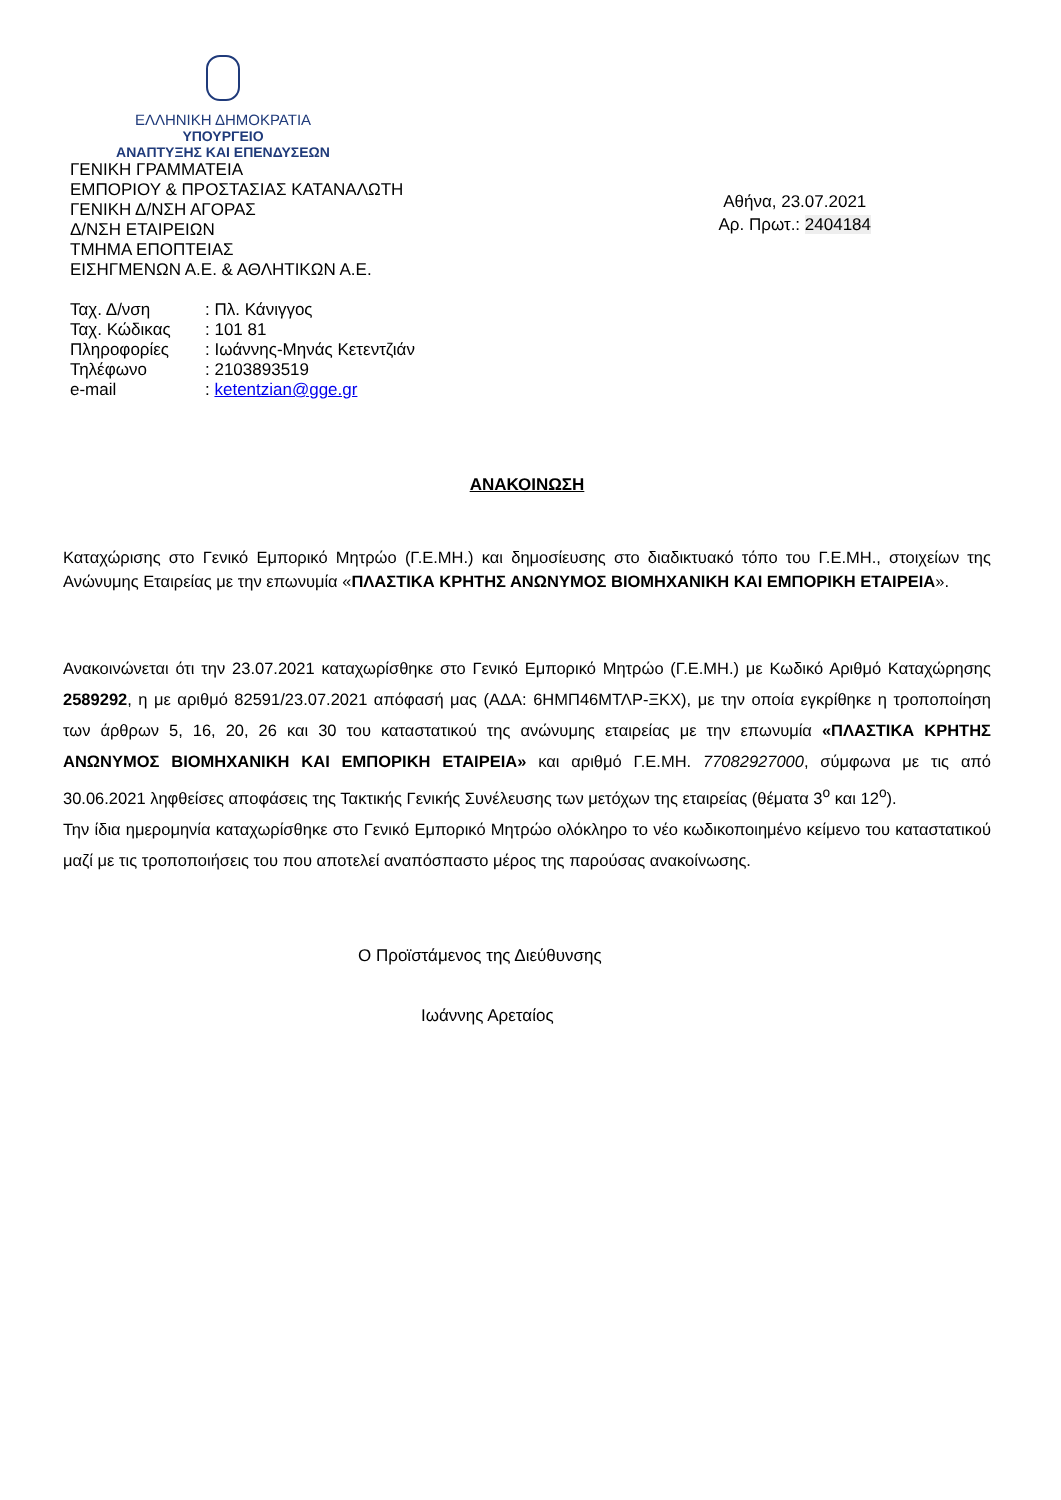ΕΛΛΗΝΙΚΗ ΔΗΜΟΚΡΑΤΙΑ
ΥΠΟΥΡΓΕΙΟ
ΑΝΑΠΤΥΞΗΣ ΚΑΙ ΕΠΕΝΔΥΣΕΩΝ
ΓΕΝΙΚΗ ΓΡΑΜΜΑΤΕΙΑ
ΕΜΠΟΡΙΟΥ & ΠΡΟΣΤΑΣΙΑΣ ΚΑΤΑΝΑΛΩΤΗ
ΓΕΝΙΚΗ Δ/ΝΣΗ ΑΓΟΡΑΣ
Δ/ΝΣΗ ΕΤΑΙΡΕΙΩΝ
ΤΜΗΜΑ ΕΠΟΠΤΕΙΑΣ
ΕΙΣΗΓΜΕΝΩΝ Α.Ε. & ΑΘΛΗΤΙΚΩΝ Α.Ε.
| Ταχ. Δ/νση | : Πλ. Κάνιγγος |
| Ταχ. Κώδικας | : 101 81 |
| Πληροφορίες | : Ιωάννης-Μηνάς Κετεντζιάν |
| Τηλέφωνο | : 2103893519 |
| e-mail | : ketentzian@gge.gr |
Αθήνα, 23.07.2021
Αρ. Πρωτ.: 2404184
ΑΝΑΚΟΙΝΩΣΗ
Καταχώρισης στο Γενικό Εμπορικό Μητρώο (Γ.Ε.ΜΗ.) και δημοσίευσης στο διαδικτυακό τόπο του Γ.Ε.ΜΗ., στοιχείων της Ανώνυμης Εταιρείας με την επωνυμία «ΠΛΑΣΤΙΚΑ ΚΡΗΤΗΣ ΑΝΩΝΥΜΟΣ ΒΙΟΜΗΧΑΝΙΚΗ ΚΑΙ ΕΜΠΟΡΙΚΗ ΕΤΑΙΡΕΙΑ».
Ανακοινώνεται ότι την 23.07.2021 καταχωρίσθηκε στο Γενικό Εμπορικό Μητρώο (Γ.Ε.ΜΗ.) με Κωδικό Αριθμό Καταχώρησης 2589292, η με αριθμό 82591/23.07.2021 απόφασή μας (ΑΔΑ: 6ΗΜΠ46ΜΤΛΡ-ΞΚΧ), με την οποία εγκρίθηκε η τροποποίηση των άρθρων 5, 16, 20, 26 και 30 του καταστατικού της ανώνυμης εταιρείας με την επωνυμία «ΠΛΑΣΤΙΚΑ ΚΡΗΤΗΣ ΑΝΩΝΥΜΟΣ ΒΙΟΜΗΧΑΝΙΚΗ ΚΑΙ ΕΜΠΟΡΙΚΗ ΕΤΑΙΡΕΙΑ» και αριθμό Γ.Ε.ΜΗ. 77082927000, σύμφωνα με τις από 30.06.2021 ληφθείσες αποφάσεις της Τακτικής Γενικής Συνέλευσης των μετόχων της εταιρείας (θέματα 3<sup>ο</sup> και 12<sup>ο</sup>).
Την ίδια ημερομηνία καταχωρίσθηκε στο Γενικό Εμπορικό Μητρώο ολόκληρο το νέο κωδικοποιημένο κείμενο του καταστατικού μαζί με τις τροποποιήσεις του που αποτελεί αναπόσπαστο μέρος της παρούσας ανακοίνωσης.
Ο Προϊστάμενος της Διεύθυνσης
Ιωάννης Αρεταίος